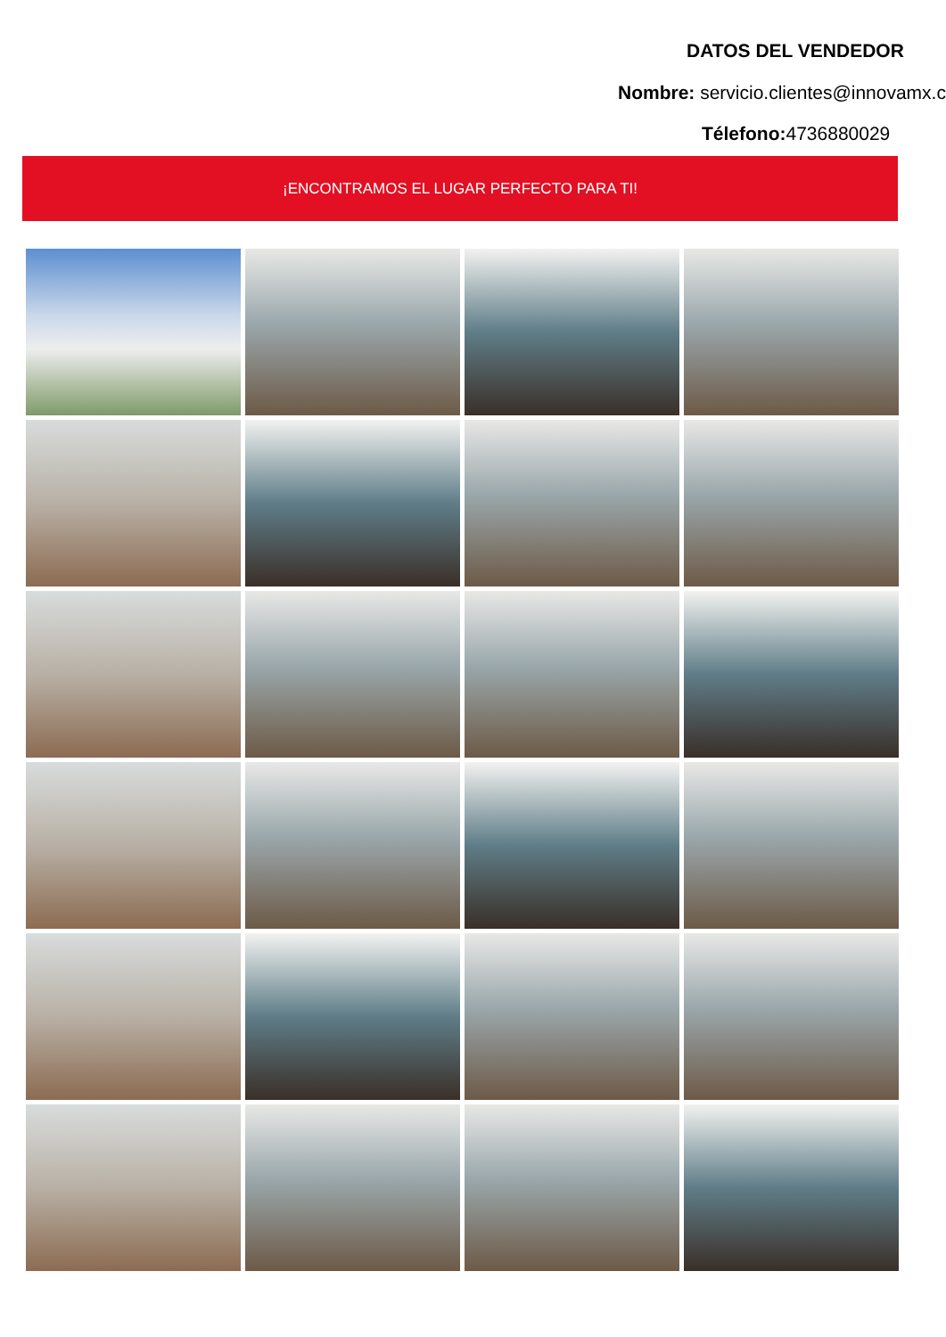DATOS DEL VENDEDOR
Nombre: servicio.clientes@innovamx.c
Télefono: 4736880029
¡ENCONTRAMOS EL LUGAR PERFECTO PARA TI!